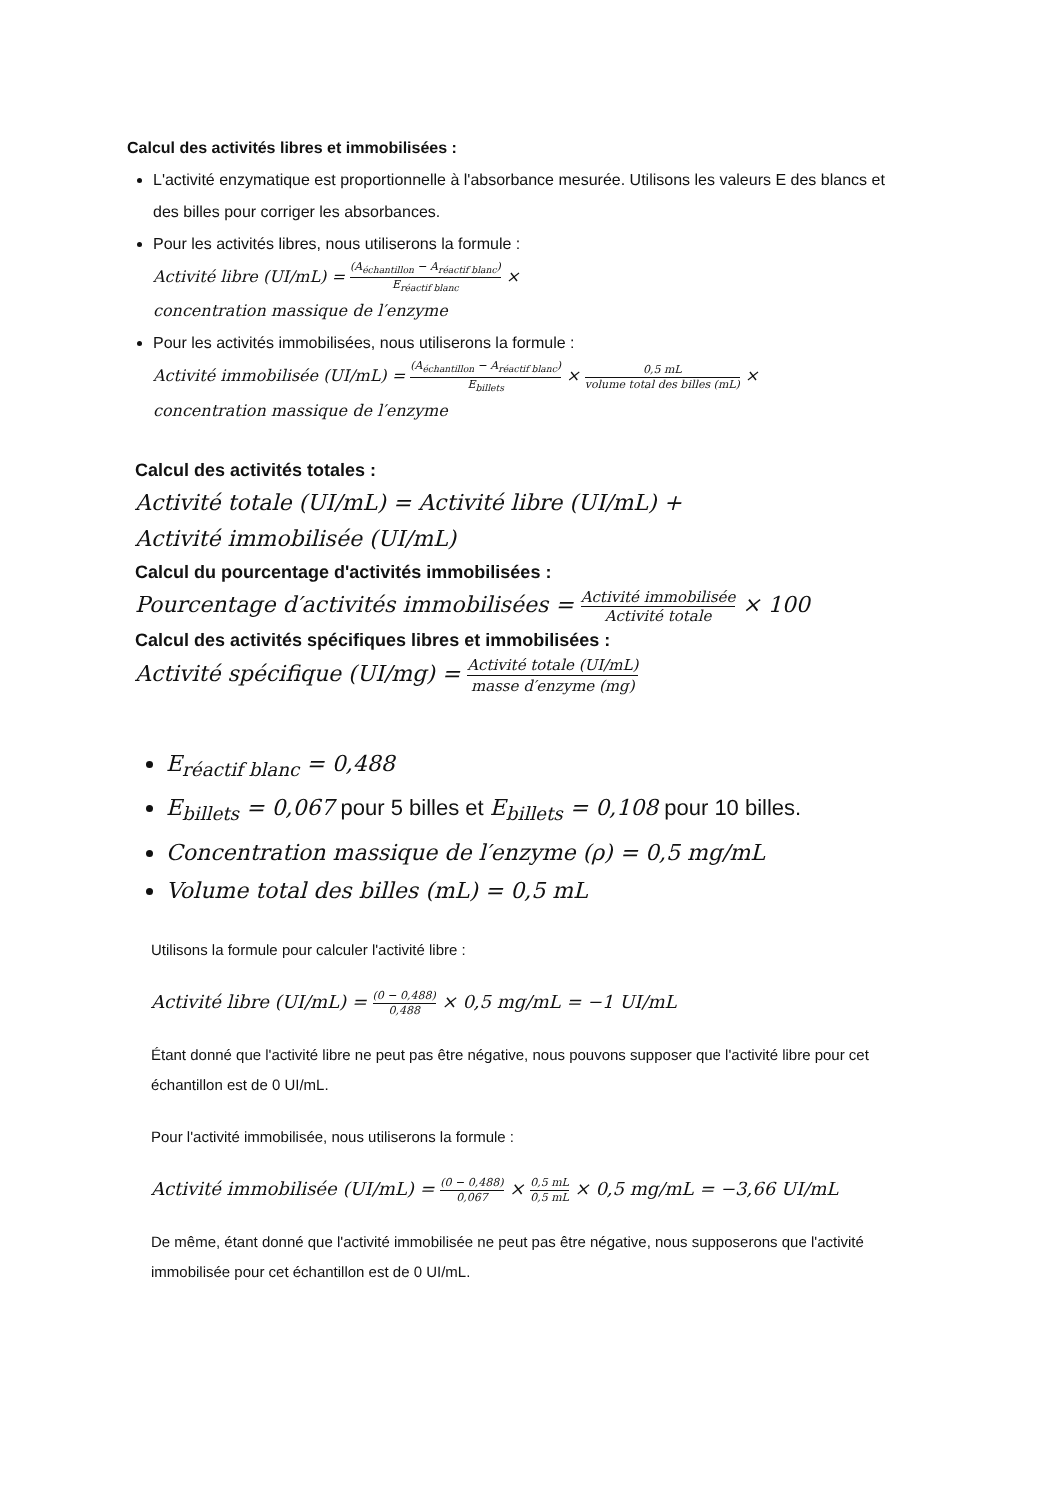Calcul des activités libres et immobilisées :
L'activité enzymatique est proportionnelle à l'absorbance mesurée. Utilisons les valeurs E des blancs et des billes pour corriger les absorbances.
Pour les activités libres, nous utiliserons la formule :
Activité libre (UI/mL) = (A<sub>échantillon</sub> − A<sub>réactif blanc</sub>) E<sub>réactif blanc</sub> ×
concentration massique de l′enzyme
Pour les activités immobilisées, nous utiliserons la formule :
Activité immobilisée (UI/mL) = (A<sub>échantillon</sub> − A<sub>réactif blanc</sub>) E<sub>billets</sub> × 0,5 mL volume total des billes (mL) ×
concentration massique de l′enzyme
Calcul des activités totales :
Activité totale (UI/mL) = Activité libre (UI/mL) +
Activité immobilisée (UI/mL)
Calcul du pourcentage d'activités immobilisées :
Pourcentage d′activités immobilisées = Activité immobilisée Activité totale × 100
Calcul des activités spécifiques libres et immobilisées :
Activité spécifique (UI/mg) = Activité totale (UI/mL) masse d′enzyme (mg)
E<sub>réactif blanc</sub> = 0,488
E<sub>billets</sub> = 0,067 pour 5 billes et E<sub>billets</sub> = 0,108 pour 10 billes.
Concentration massique de l′enzyme (ρ) = 0,5 mg/mL
Volume total des billes (mL) = 0,5 mL
Utilisons la formule pour calculer l'activité libre :
Activité libre (UI/mL) = (0 − 0,488) 0,488 × 0,5 mg/mL = −1 UI/mL
Étant donné que l'activité libre ne peut pas être négative, nous pouvons supposer que l'activité libre pour cet échantillon est de 0 UI/mL.
Pour l'activité immobilisée, nous utiliserons la formule :
Activité immobilisée (UI/mL) = (0 − 0,488) 0,067 × 0,5 mL 0,5 mL × 0,5 mg/mL = −3,66 UI/mL
De même, étant donné que l'activité immobilisée ne peut pas être négative, nous supposerons que l'activité immobilisée pour cet échantillon est de 0 UI/mL.